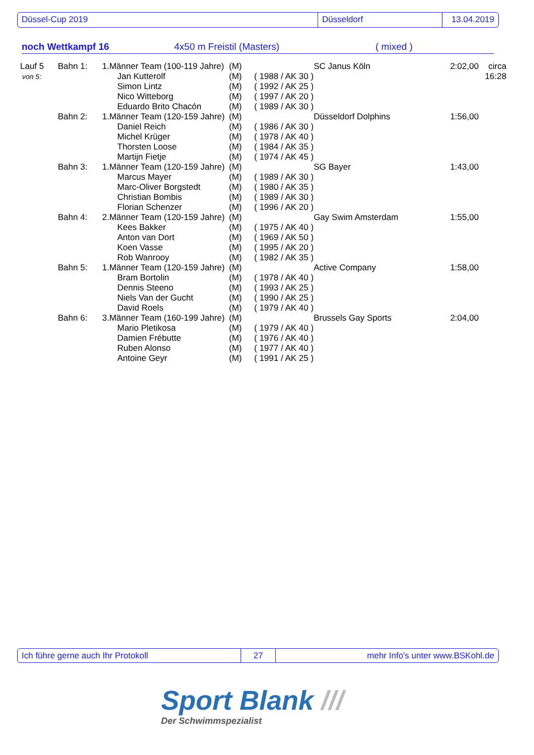Düssel-Cup 2019 Düsseldorf 13.04.2019
noch Wettkampf 16 4x50 m Freistil (Masters) ( mixed )
| Lauf 5 | Bahn 1: | 1.Männer Team (100-119 Jahre) | | (M) | | SC Janus Köln | 2:02,00 | circa |
| von 5: | | | Jan Kutterolf | (M) | ( 1988 / AK 30 ) | | | 16:28 |
| | | | Simon Lintz | (M) | ( 1992 / AK 25 ) | | | |
| | | | Nico Witteborg | (M) | ( 1997 / AK 20 ) | | | |
| | | | Eduardo Brito Chacón | (M) | ( 1989 / AK 30 ) | | | |
| | Bahn 2: | 1.Männer Team (120-159 Jahre) | | (M) | | Düsseldorf Dolphins | 1:56,00 | |
| | | | Daniel Reich | (M) | ( 1986 / AK 30 ) | | | |
| | | | Michel Krüger | (M) | ( 1978 / AK 40 ) | | | |
| | | | Thorsten Loose | (M) | ( 1984 / AK 35 ) | | | |
| | | | Martijn Fietje | (M) | ( 1974 / AK 45 ) | | | |
| | Bahn 3: | 1.Männer Team (120-159 Jahre) | | (M) | | SG Bayer | 1:43,00 | |
| | | | Marcus Mayer | (M) | ( 1989 / AK 30 ) | | | |
| | | | Marc-Oliver Borgstedt | (M) | ( 1980 / AK 35 ) | | | |
| | | | Christian Bombis | (M) | ( 1989 / AK 30 ) | | | |
| | | | Florian Schenzer | (M) | ( 1996 / AK 20 ) | | | |
| | Bahn 4: | 2.Männer Team (120-159 Jahre) | | (M) | | Gay Swim Amsterdam | 1:55,00 | |
| | | | Kees Bakker | (M) | ( 1975 / AK 40 ) | | | |
| | | | Anton van Dort | (M) | ( 1969 / AK 50 ) | | | |
| | | | Koen Vasse | (M) | ( 1995 / AK 20 ) | | | |
| | | | Rob Wanrooy | (M) | ( 1982 / AK 35 ) | | | |
| | Bahn 5: | 1.Männer Team (120-159 Jahre) | | (M) | | Active Company | 1:58,00 | |
| | | | Bram Bortolin | (M) | ( 1978 / AK 40 ) | | | |
| | | | Dennis Steeno | (M) | ( 1993 / AK 25 ) | | | |
| | | | Niels Van der Gucht | (M) | ( 1990 / AK 25 ) | | | |
| | | | David Roels | (M) | ( 1979 / AK 40 ) | | | |
| | Bahn 6: | 3.Männer Team (160-199 Jahre) | | (M) | | Brussels Gay Sports | 2:04,00 | |
| | | | Mario Pletikosa | (M) | ( 1979 / AK 40 ) | | | |
| | | | Damien Frébutte | (M) | ( 1976 / AK 40 ) | | | |
| | | | Ruben Alonso | (M) | ( 1977 / AK 40 ) | | | |
| | | | Antoine Geyr | (M) | ( 1991 / AK 25 ) | | | |
Ich führe gerne auch Ihr Protokoll 27 mehr Info's unter www.BSKohl.de
Sport Blank ///
Der Schwimmspezialist